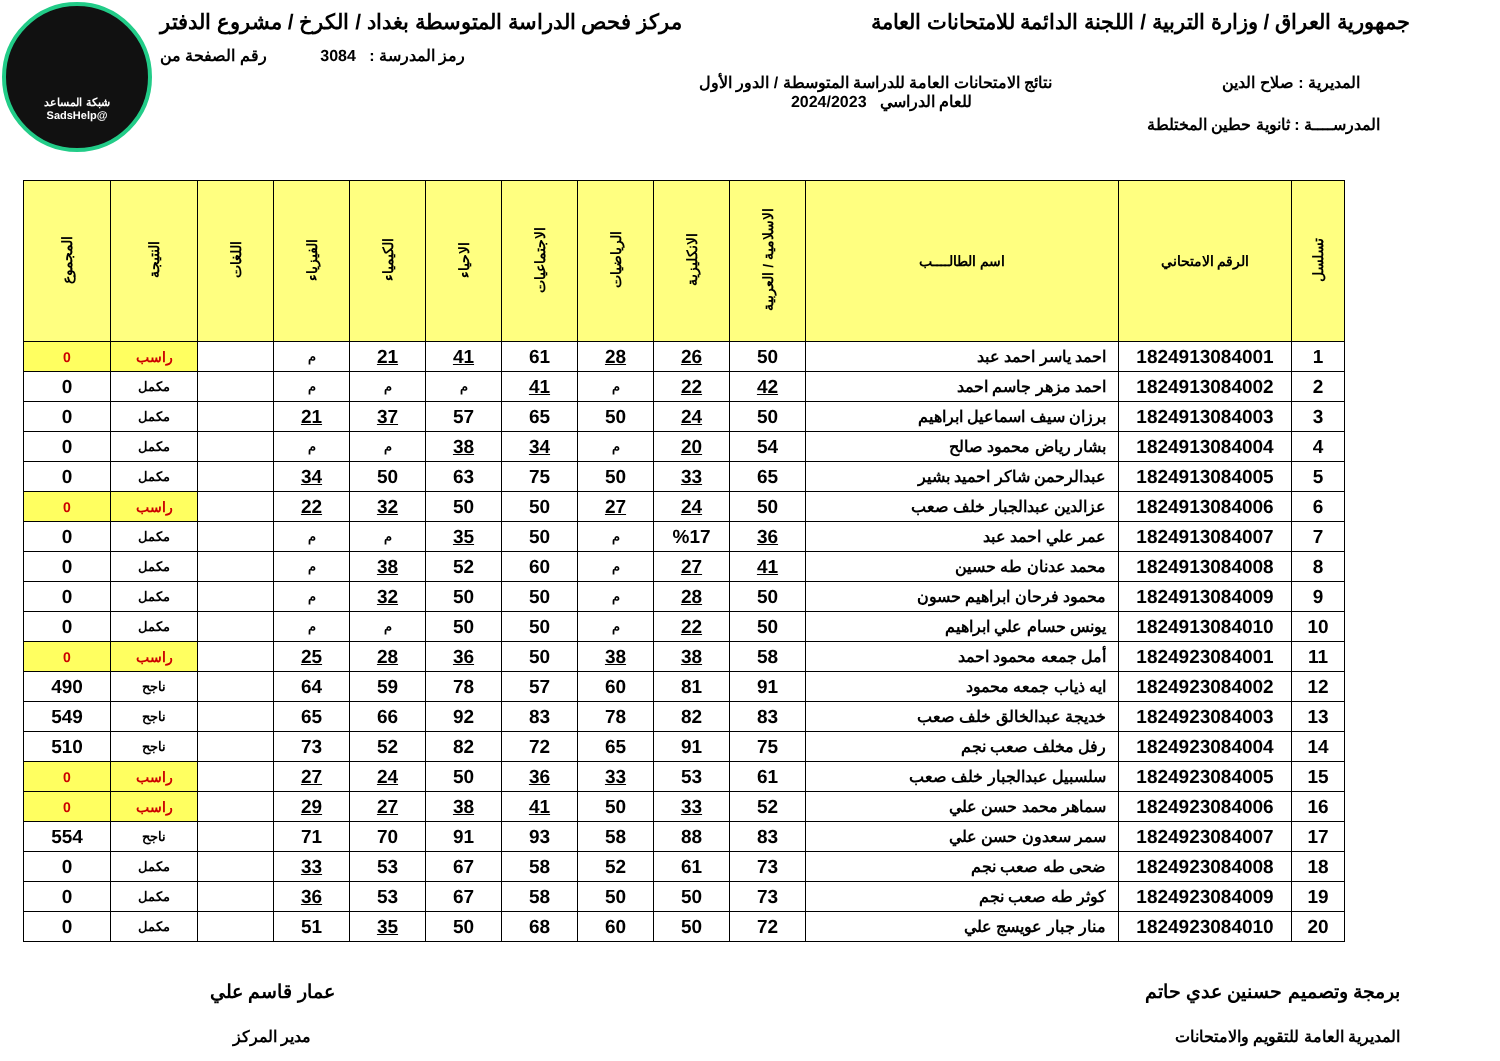شبكة المساعد
@SadsHelp
جمهورية العراق / وزارة التربية / اللجنة الدائمة للامتحانات العامة مركز فحص الدراسة المتوسطة بغداد / الكرخ / مشروع الدفتر
رمز المدرسة : 3084 رقم الصفحة من
المديرية : صلاح الدين نتائج الامتحانات العامة للدراسة المتوسطة / الدور الأول
للعام الدراسي 2024/2023
المدرســــة : ثانوية حطين المختلطة
| تسلسل | الرقم الامتحاني | اسم الطالــــب | الاسلامية / العربية | الانكليزية | الرياضيات | الاجتماعيات | الاحياء | الكيمياء | الفيزياء | اللغات | النتيجة | المجموع |
| --- | --- | --- | --- | --- | --- | --- | --- | --- | --- | --- | --- | --- |
| 1 | 1824913084001 | احمد ياسر احمد عبد | 50 | 26 | 28 | 61 | 41 | 21 | م | | راسب | 0 |
| 2 | 1824913084002 | احمد مزهر جاسم احمد | 42 | 22 | م | 41 | م | م | م | | مكمل | 0 |
| 3 | 1824913084003 | برزان سيف اسماعيل ابراهيم | 50 | 24 | 50 | 65 | 57 | 37 | 21 | | مكمل | 0 |
| 4 | 1824913084004 | بشار رياض محمود صالح | 54 | 20 | م | 34 | 38 | م | م | | مكمل | 0 |
| 5 | 1824913084005 | عبدالرحمن شاكر احميد بشير | 65 | 33 | 50 | 75 | 63 | 50 | 34 | | مكمل | 0 |
| 6 | 1824913084006 | عزالدين عبدالجبار خلف صعب | 50 | 24 | 27 | 50 | 50 | 32 | 22 | | راسب | 0 |
| 7 | 1824913084007 | عمر علي احمد عبد | 36 | %17 | م | 50 | 35 | م | م | | مكمل | 0 |
| 8 | 1824913084008 | محمد عدنان طه حسين | 41 | 27 | م | 60 | 52 | 38 | م | | مكمل | 0 |
| 9 | 1824913084009 | محمود فرحان ابراهيم حسون | 50 | 28 | م | 50 | 50 | 32 | م | | مكمل | 0 |
| 10 | 1824913084010 | يونس حسام علي ابراهيم | 50 | 22 | م | 50 | 50 | م | م | | مكمل | 0 |
| 11 | 1824923084001 | أمل جمعه محمود احمد | 58 | 38 | 38 | 50 | 36 | 28 | 25 | | راسب | 0 |
| 12 | 1824923084002 | ايه ذياب جمعه محمود | 91 | 81 | 60 | 57 | 78 | 59 | 64 | | ناجح | 490 |
| 13 | 1824923084003 | خديجة عبدالخالق خلف صعب | 83 | 82 | 78 | 83 | 92 | 66 | 65 | | ناجح | 549 |
| 14 | 1824923084004 | رفل مخلف صعب نجم | 75 | 91 | 65 | 72 | 82 | 52 | 73 | | ناجح | 510 |
| 15 | 1824923084005 | سلسبيل عبدالجبار خلف صعب | 61 | 53 | 33 | 36 | 50 | 24 | 27 | | راسب | 0 |
| 16 | 1824923084006 | سماهر محمد حسن علي | 52 | 33 | 50 | 41 | 38 | 27 | 29 | | راسب | 0 |
| 17 | 1824923084007 | سمر سعدون حسن علي | 83 | 88 | 58 | 93 | 91 | 70 | 71 | | ناجح | 554 |
| 18 | 1824923084008 | ضحى طه صعب نجم | 73 | 61 | 52 | 58 | 67 | 53 | 33 | | مكمل | 0 |
| 19 | 1824923084009 | كوثر طه صعب نجم | 73 | 50 | 50 | 58 | 67 | 53 | 36 | | مكمل | 0 |
| 20 | 1824923084010 | منار جبار عويسج علي | 72 | 50 | 60 | 68 | 50 | 35 | 51 | | مكمل | 0 |
برمجة وتصميم حسنين عدي حاتم
المديرية العامة للتقويم والامتحانات
عمار قاسم علي
مدير المركز